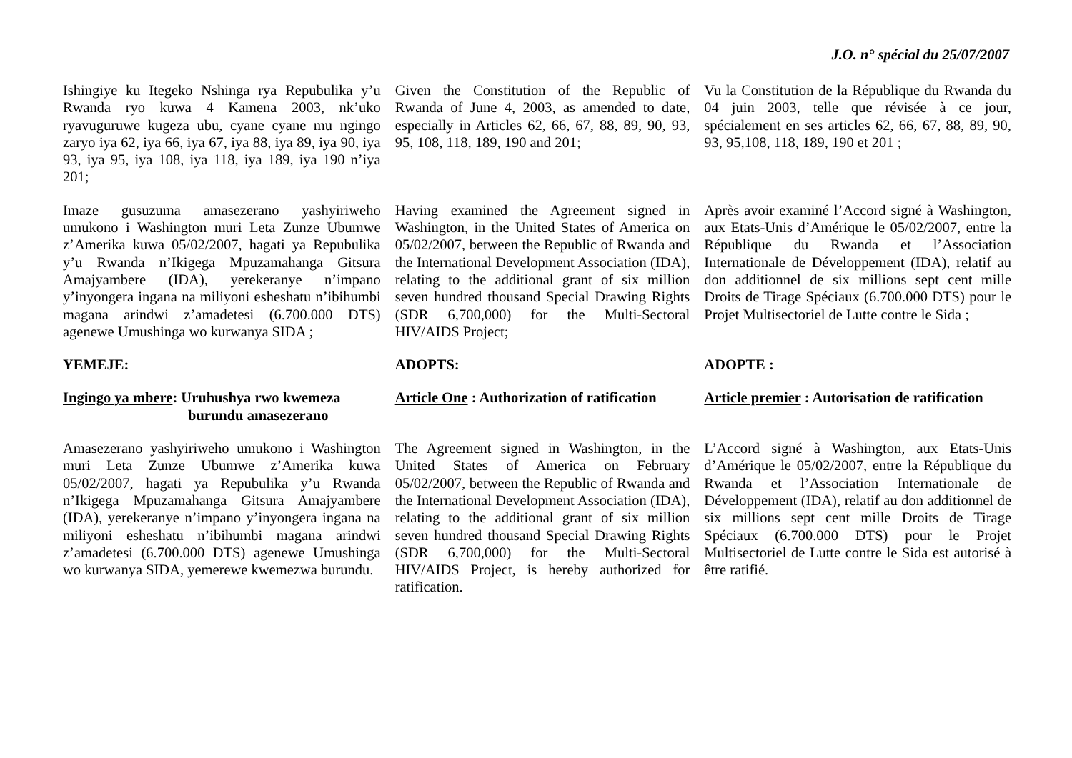J.O. n° spécial du 25/07/2007
Ishingiye ku Itegeko Nshinga rya Repubulika y’u Rwanda ryo kuwa 4 Kamena 2003, nk’uko ryavuguruwe kugeza ubu, cyane cyane mu ngingo zaryo iya 62, iya 66, iya 67, iya 88, iya 89, iya 90, iya 93, iya 95, iya 108, iya 118, iya 189, iya 190 n’iya 201;
Given the Constitution of the Republic of Rwanda of June 4, 2003, as amended to date, especially in Articles 62, 66, 67, 88, 89, 90, 93, 95, 108, 118, 189, 190 and 201;
Vu la Constitution de la République du Rwanda du 04 juin 2003, telle que révisée à ce jour, spécialement en ses articles 62, 66, 67, 88, 89, 90, 93, 95,108, 118, 189, 190 et 201 ;
Imaze gusuzuma amasezerano yashyiriweho umukono i Washington muri Leta Zunze Ubumwe z’Amerika kuwa 05/02/2007, hagati ya Repubulika y’u Rwanda n’Ikigega Mpuzamahanga Gitsura Amajyambere (IDA), yerekeranye n’impano y’inyongera ingana na miliyoni esheshatu n’ibihumbi magana arindwi z’amadetesi (6.700.000 DTS) agenewe Umushinga wo kurwanya SIDA ;
Having examined the Agreement signed in Washington, in the United States of America on 05/02/2007, between the Republic of Rwanda and the International Development Association (IDA), relating to the additional grant of six million seven hundred thousand Special Drawing Rights (SDR 6,700,000) for the Multi-Sectoral HIV/AIDS Project;
Après avoir examiné l’Accord signé à Washington, aux Etats-Unis d’Amérique le 05/02/2007, entre la République du Rwanda et l’Association Internationale de Développement (IDA), relatif au don additionnel de six millions sept cent mille Droits de Tirage Spéciaux (6.700.000 DTS) pour le Projet Multisectoriel de Lutte contre le Sida ;
YEMEJE: ADOPTS: ADOPTE :
Ingingo ya mbere: Uruhushya rwo kwemeza
burundu amasezerano
Article One : Authorization of ratification
Article premier : Autorisation de ratification
Amasezerano yashyiriweho umukono i Washington muri Leta Zunze Ubumwe z’Amerika kuwa 05/02/2007, hagati ya Repubulika y’u Rwanda n’Ikigega Mpuzamahanga Gitsura Amajyambere (IDA), yerekeranye n’impano y’inyongera ingana na miliyoni esheshatu n’ibihumbi magana arindwi z’amadetesi (6.700.000 DTS) agenewe Umushinga wo kurwanya SIDA, yemerewe kwemezwa burundu.
The Agreement signed in Washington, in the United States of America on February 05/02/2007, between the Republic of Rwanda and the International Development Association (IDA), relating to the additional grant of six million seven hundred thousand Special Drawing Rights (SDR 6,700,000) for the Multi-Sectoral HIV/AIDS Project, is hereby authorized for ratification.
L’Accord signé à Washington, aux Etats-Unis d’Amérique le 05/02/2007, entre la République du Rwanda et l’Association Internationale de Développement (IDA), relatif au don additionnel de six millions sept cent mille Droits de Tirage Spéciaux (6.700.000 DTS) pour le Projet Multisectoriel de Lutte contre le Sida est autorisé à être ratifié.